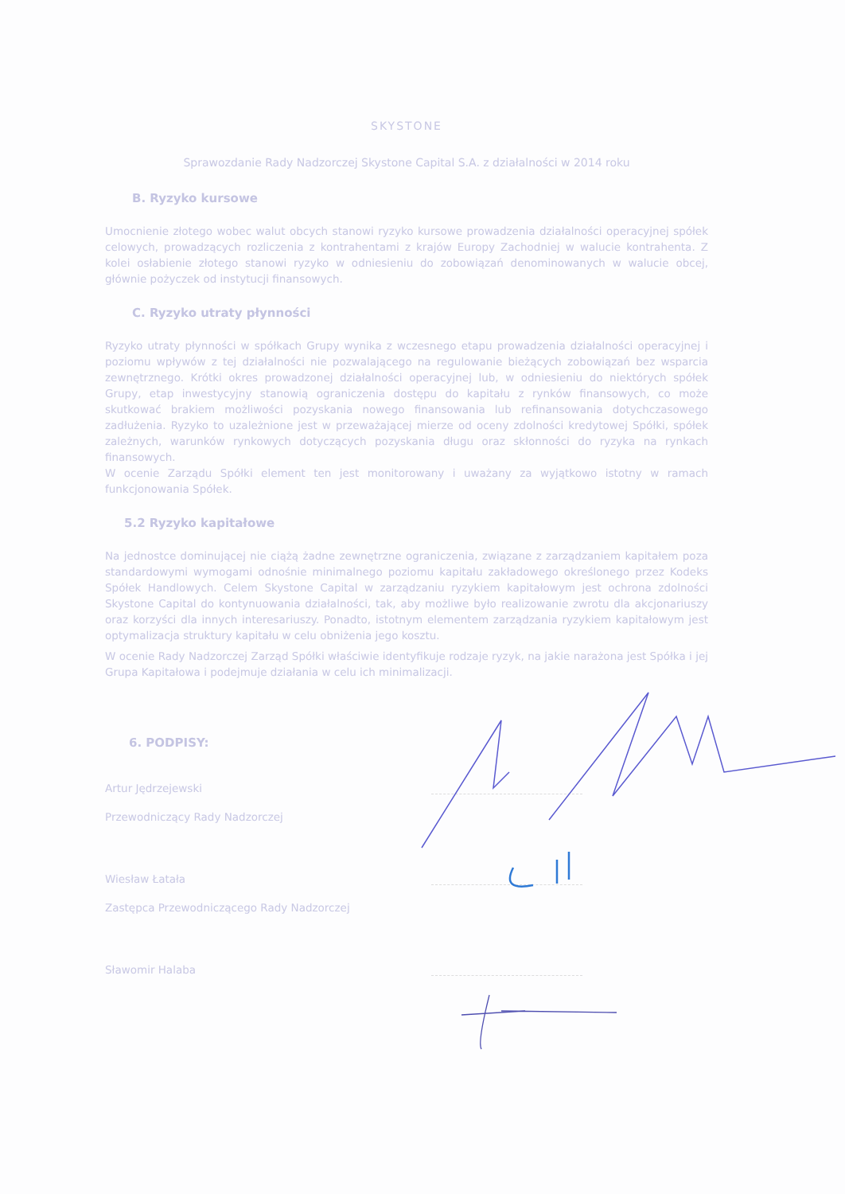SKYSTONE
Sprawozdanie Rady Nadzorczej Skystone Capital S.A. z działalności w 2014 roku
B. Ryzyko kursowe
Umocnienie złotego wobec walut obcych stanowi ryzyko kursowe prowadzenia działalności operacyjnej spółek celowych, prowadzących rozliczenia z kontrahentami z krajów Europy Zachodniej w walucie kontrahenta. Z kolei osłabienie złotego stanowi ryzyko w odniesieniu do zobowiązań denominowanych w walucie obcej, głównie pożyczek od instytucji finansowych.
C. Ryzyko utraty płynności
Ryzyko utraty płynności w spółkach Grupy wynika z wczesnego etapu prowadzenia działalności operacyjnej i poziomu wpływów z tej działalności nie pozwalającego na regulowanie bieżących zobowiązań bez wsparcia zewnętrznego. Krótki okres prowadzonej działalności operacyjnej lub, w odniesieniu do niektórych spółek Grupy, etap inwestycyjny stanowią ograniczenia dostępu do kapitału z rynków finansowych, co może skutkować brakiem możliwości pozyskania nowego finansowania lub refinansowania dotychczasowego zadłużenia. Ryzyko to uzależnione jest w przeważającej mierze od oceny zdolności kredytowej Spółki, spółek zależnych, warunków rynkowych dotyczących pozyskania długu oraz skłonności do ryzyka na rynkach finansowych.
W ocenie Zarządu Spółki element ten jest monitorowany i uważany za wyjątkowo istotny w ramach funkcjonowania Spółek.
5.2 Ryzyko kapitałowe
Na jednostce dominującej nie ciążą żadne zewnętrzne ograniczenia, związane z zarządzaniem kapitałem poza standardowymi wymogami odnośnie minimalnego poziomu kapitału zakładowego określonego przez Kodeks Spółek Handlowych. Celem Skystone Capital w zarządzaniu ryzykiem kapitałowym jest ochrona zdolności Skystone Capital do kontynuowania działalności, tak, aby możliwe było realizowanie zwrotu dla akcjonariuszy oraz korzyści dla innych interesariuszy. Ponadto, istotnym elementem zarządzania ryzykiem kapitałowym jest optymalizacja struktury kapitału w celu obniżenia jego kosztu.
W ocenie Rady Nadzorczej Zarząd Spółki właściwie identyfikuje rodzaje ryzyk, na jakie narażona jest Spółka i jej Grupa Kapitałowa i podejmuje działania w celu ich minimalizacji.
6. PODPISY:
Artur Jędrzejewski
Przewodniczący Rady Nadzorczej
Wiesław Łatała
Zastępca Przewodniczącego Rady Nadzorczej
Sławomir Halaba